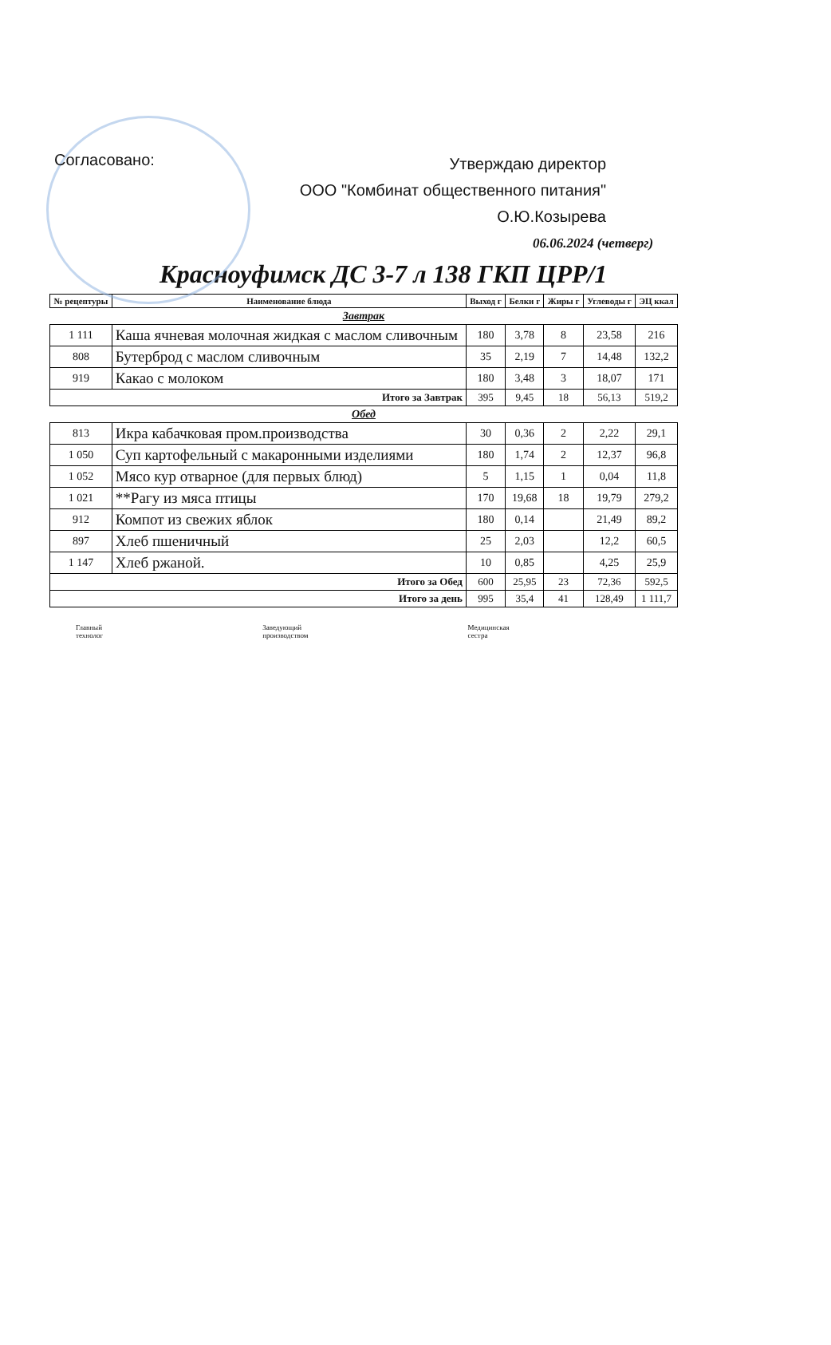Согласовано:
Утверждаю директор
ООО "Комбинат общественного питания"
О.Ю.Козырева
06.06.2024 (четверг)
Красноуфимск ДС 3-7 л 138 ГКП ЦРР/1
| № рецептуры | Наименование блюда | Выход г | Белки г | Жиры г | Углеводы г | ЭЦ ккал |
| --- | --- | --- | --- | --- | --- | --- |
| Завтрак | | | | | | |
| 1 111 | Каша ячневая молочная жидкая с маслом сливочным | 180 | 3,78 | 8 | 23,58 | 216 |
| 808 | Бутерброд с маслом сливочным | 35 | 2,19 | 7 | 14,48 | 132,2 |
| 919 | Какао с молоком | 180 | 3,48 | 3 | 18,07 | 171 |
| Итого за Завтрак | | 395 | 9,45 | 18 | 56,13 | 519,2 |
| Обед | | | | | | |
| 813 | Икра кабачковая пром.производства | 30 | 0,36 | 2 | 2,22 | 29,1 |
| 1 050 | Суп картофельный с макаронными изделиями | 180 | 1,74 | 2 | 12,37 | 96,8 |
| 1 052 | Мясо кур отварное (для первых блюд) | 5 | 1,15 | 1 | 0,04 | 11,8 |
| 1 021 | **Рагу из мяса птицы | 170 | 19,68 | 18 | 19,79 | 279,2 |
| 912 | Компот из свежих яблок | 180 | 0,14 | | 21,49 | 89,2 |
| 897 | Хлеб пшеничный | 25 | 2,03 | | 12,2 | 60,5 |
| 1 147 | Хлеб ржаной. | 10 | 0,85 | | 4,25 | 25,9 |
| Итого за Обед | | 600 | 25,95 | 23 | 72,36 | 592,5 |
| Итого за день | | 995 | 35,4 | 41 | 128,49 | 1 111,7 |
Главный
технолог
Заведующий
производством
Медицинская
сестра